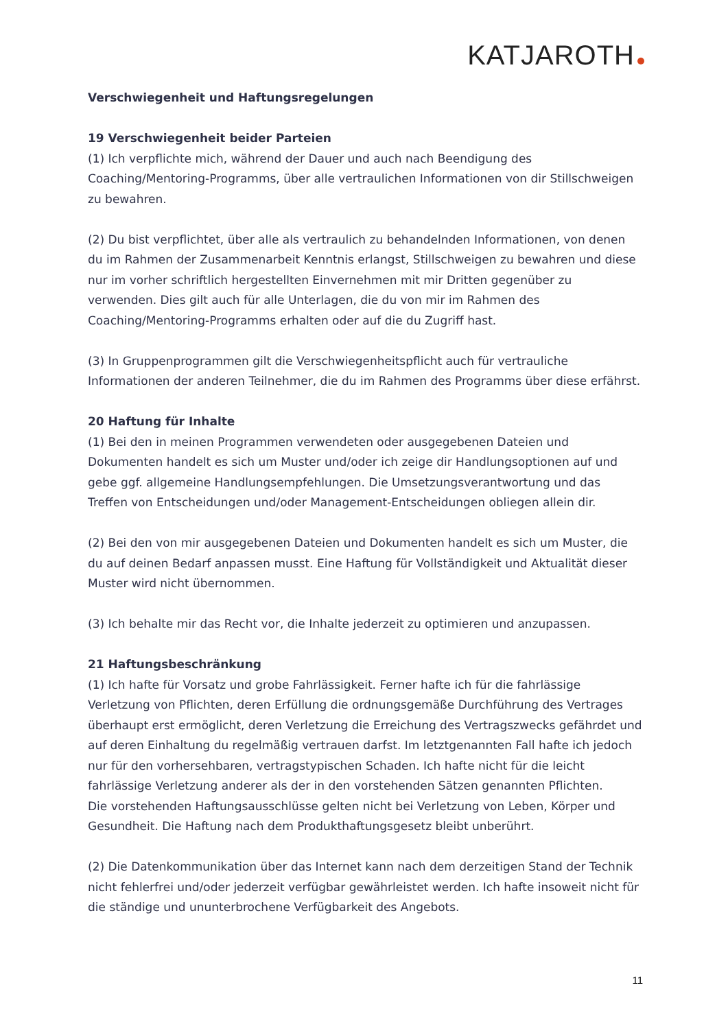KATJAROTH
Verschwiegenheit und Haftungsregelungen
19 Verschwiegenheit beider Parteien
(1) Ich verpflichte mich, während der Dauer und auch nach Beendigung des Coaching/Mentoring-Programms, über alle vertraulichen Informationen von dir Stillschweigen zu bewahren.
(2) Du bist verpflichtet, über alle als vertraulich zu behandelnden Informationen, von denen du im Rahmen der Zusammenarbeit Kenntnis erlangst, Stillschweigen zu bewahren und diese nur im vorher schriftlich hergestellten Einvernehmen mit mir Dritten gegenüber zu verwenden. Dies gilt auch für alle Unterlagen, die du von mir im Rahmen des Coaching/Mentoring-Programms erhalten oder auf die du Zugriff hast.
(3) In Gruppenprogrammen gilt die Verschwiegenheitspflicht auch für vertrauliche Informationen der anderen Teilnehmer, die du im Rahmen des Programms über diese erfährst.
20 Haftung für Inhalte
(1) Bei den in meinen Programmen verwendeten oder ausgegebenen Dateien und Dokumenten handelt es sich um Muster und/oder ich zeige dir Handlungsoptionen auf und gebe ggf. allgemeine Handlungsempfehlungen. Die Umsetzungsverantwortung und das Treffen von Entscheidungen und/oder Management-Entscheidungen obliegen allein dir.
(2) Bei den von mir ausgegebenen Dateien und Dokumenten handelt es sich um Muster, die du auf deinen Bedarf anpassen musst. Eine Haftung für Vollständigkeit und Aktualität dieser Muster wird nicht übernommen.
(3) Ich behalte mir das Recht vor, die Inhalte jederzeit zu optimieren und anzupassen.
21 Haftungsbeschränkung
(1) Ich hafte für Vorsatz und grobe Fahrlässigkeit. Ferner hafte ich für die fahrlässige Verletzung von Pflichten, deren Erfüllung die ordnungsgemäße Durchführung des Vertrages überhaupt erst ermöglicht, deren Verletzung die Erreichung des Vertragszwecks gefährdet und auf deren Einhaltung du regelmäßig vertrauen darfst. Im letztgenannten Fall hafte ich jedoch nur für den vorhersehbaren, vertragstypischen Schaden. Ich hafte nicht für die leicht fahrlässige Verletzung anderer als der in den vorstehenden Sätzen genannten Pflichten.
Die vorstehenden Haftungsausschlüsse gelten nicht bei Verletzung von Leben, Körper und Gesundheit. Die Haftung nach dem Produkthaftungsgesetz bleibt unberührt.
(2) Die Datenkommunikation über das Internet kann nach dem derzeitigen Stand der Technik nicht fehlerfrei und/oder jederzeit verfügbar gewährleistet werden. Ich hafte insoweit nicht für die ständige und ununterbrochene Verfügbarkeit des Angebots.
11